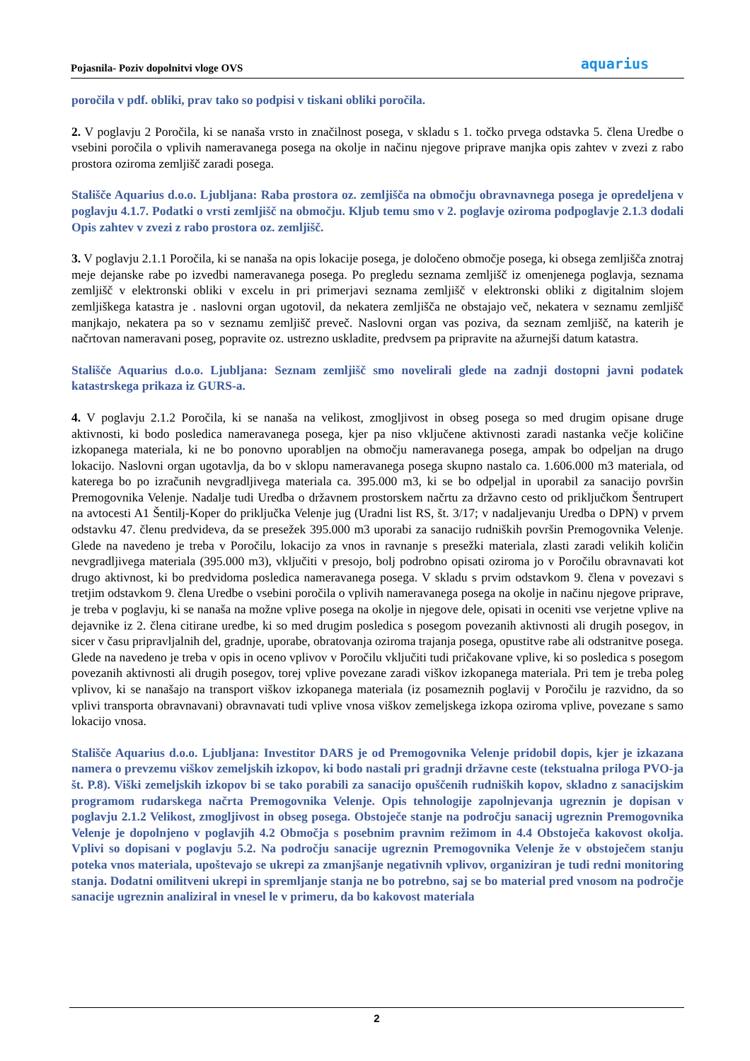Pojasnila- Poziv dopolnitvi vloge OVS aquarius
poročila v pdf. obliki, prav tako so podpisi v tiskani obliki poročila.
2. V poglavju 2 Poročila, ki se nanaša vrsto in značilnost posega, v skladu s 1. točko prvega odstavka 5. člena Uredbe o vsebini poročila o vplivih nameravanega posega na okolje in načinu njegove priprave manjka opis zahtev v zvezi z rabo prostora oziroma zemljišč zaradi posega.
Stališče Aquarius d.o.o. Ljubljana: Raba prostora oz. zemljišča na območju obravnavnega posega je opredeljena v poglavju 4.1.7. Podatki o vrsti zemljišč na območju. Kljub temu smo v 2. poglavje oziroma podpoglavje 2.1.3 dodali Opis zahtev v zvezi z rabo prostora oz. zemljišč.
3. V poglavju 2.1.1 Poročila, ki se nanaša na opis lokacije posega, je določeno območje posega, ki obsega zemljišča znotraj meje dejanske rabe po izvedbi nameravanega posega. Po pregledu seznama zemljišč iz omenjenega poglavja, seznama zemljišč v elektronski obliki v excelu in pri primerjavi seznama zemljišč v elektronski obliki z digitalnim slojem zemljiškega katastra je . naslovni organ ugotovil, da nekatera zemljišča ne obstajajo več, nekatera v seznamu zemljišč manjkajo, nekatera pa so v seznamu zemljišč preveč. Naslovni organ vas poziva, da seznam zemljišč, na katerih je načrtovan nameravani poseg, popravite oz. ustrezno uskladite, predvsem pa pripravite na ažurnejši datum katastra.
Stališče Aquarius d.o.o. Ljubljana: Seznam zemljišč smo novelirali glede na zadnji dostopni javni podatek katastrskega prikaza iz GURS-a.
4. V poglavju 2.1.2 Poročila, ki se nanaša na velikost, zmogljivost in obseg posega so med drugim opisane druge aktivnosti, ki bodo posledica nameravanega posega, kjer pa niso vključene aktivnosti zaradi nastanka večje količine izkopanega materiala, ki ne bo ponovno uporabljen na območju nameravanega posega, ampak bo odpeljan na drugo lokacijo. Naslovni organ ugotavlja, da bo v sklopu nameravanega posega skupno nastalo ca. 1.606.000 m3 materiala, od katerega bo po izračunih nevgradljivega materiala ca. 395.000 m3, ki se bo odpeljal in uporabil za sanacijo površin Premogovnika Velenje. Nadalje tudi Uredba o državnem prostorskem načrtu za državno cesto od priključkom Šentrupert na avtocesti A1 Šentilj-Koper do priključka Velenje jug (Uradni list RS, št. 3/17; v nadaljevanju Uredba o DPN) v prvem odstavku 47. členu predvideva, da se presežek 395.000 m3 uporabi za sanacijo rudniških površin Premogovnika Velenje. Glede na navedeno je treba v Poročilu, lokacijo za vnos in ravnanje s presežki materiala, zlasti zaradi velikih količin nevgradljivega materiala (395.000 m3), vključiti v presojo, bolj podrobno opisati oziroma jo v Poročilu obravnavati kot drugo aktivnost, ki bo predvidoma posledica nameravanega posega. V skladu s prvim odstavkom 9. člena v povezavi s tretjim odstavkom 9. člena Uredbe o vsebini poročila o vplivih nameravanega posega na okolje in načinu njegove priprave, je treba v poglavju, ki se nanaša na možne vplive posega na okolje in njegove dele, opisati in oceniti vse verjetne vplive na dejavnike iz 2. člena citirane uredbe, ki so med drugim posledica s posegom povezanih aktivnosti ali drugih posegov, in sicer v času pripravljalnih del, gradnje, uporabe, obratovanja oziroma trajanja posega, opustitve rabe ali odstranitve posega. Glede na navedeno je treba v opis in oceno vplivov v Poročilu vključiti tudi pričakovane vplive, ki so posledica s posegom povezanih aktivnosti ali drugih posegov, torej vplive povezane zaradi viškov izkopanega materiala. Pri tem je treba poleg vplivov, ki se nanašajo na transport viškov izkopanega materiala (iz posameznih poglavij v Poročilu je razvidno, da so vplivi transporta obravnavani) obravnavati tudi vplive vnosa viškov zemeljskega izkopa oziroma vplive, povezane s samo lokacijo vnosa.
Stališče Aquarius d.o.o. Ljubljana: Investitor DARS je od Premogovnika Velenje pridobil dopis, kjer je izkazana namera o prevzemu viškov zemeljskih izkopov, ki bodo nastali pri gradnji državne ceste (tekstualna priloga PVO-ja št. P.8). Viški zemeljskih izkopov bi se tako porabili za sanacijo opuščenih rudniških kopov, skladno z sanacijskim programom rudarskega načrta Premogovnika Velenje. Opis tehnologije zapolnjevanja ugreznin je dopisan v poglavju 2.1.2 Velikost, zmogljivost in obseg posega. Obstoječe stanje na področju sanacij ugreznin Premogovnika Velenje je dopolnjeno v poglavjih 4.2 Območja s posebnim pravnim režimom in 4.4 Obstoječa kakovost okolja. Vplivi so dopisani v poglavju 5.2. Na področju sanacije ugreznin Premogovnika Velenje že v obstoječem stanju poteka vnos materiala, upoštevajo se ukrepi za zmanjšanje negativnih vplivov, organiziran je tudi redni monitoring stanja. Dodatni omilitveni ukrepi in spremljanje stanja ne bo potrebno, saj se bo material pred vnosom na področje sanacije ugreznin analiziral in vnesel le v primeru, da bo kakovost materiala
2